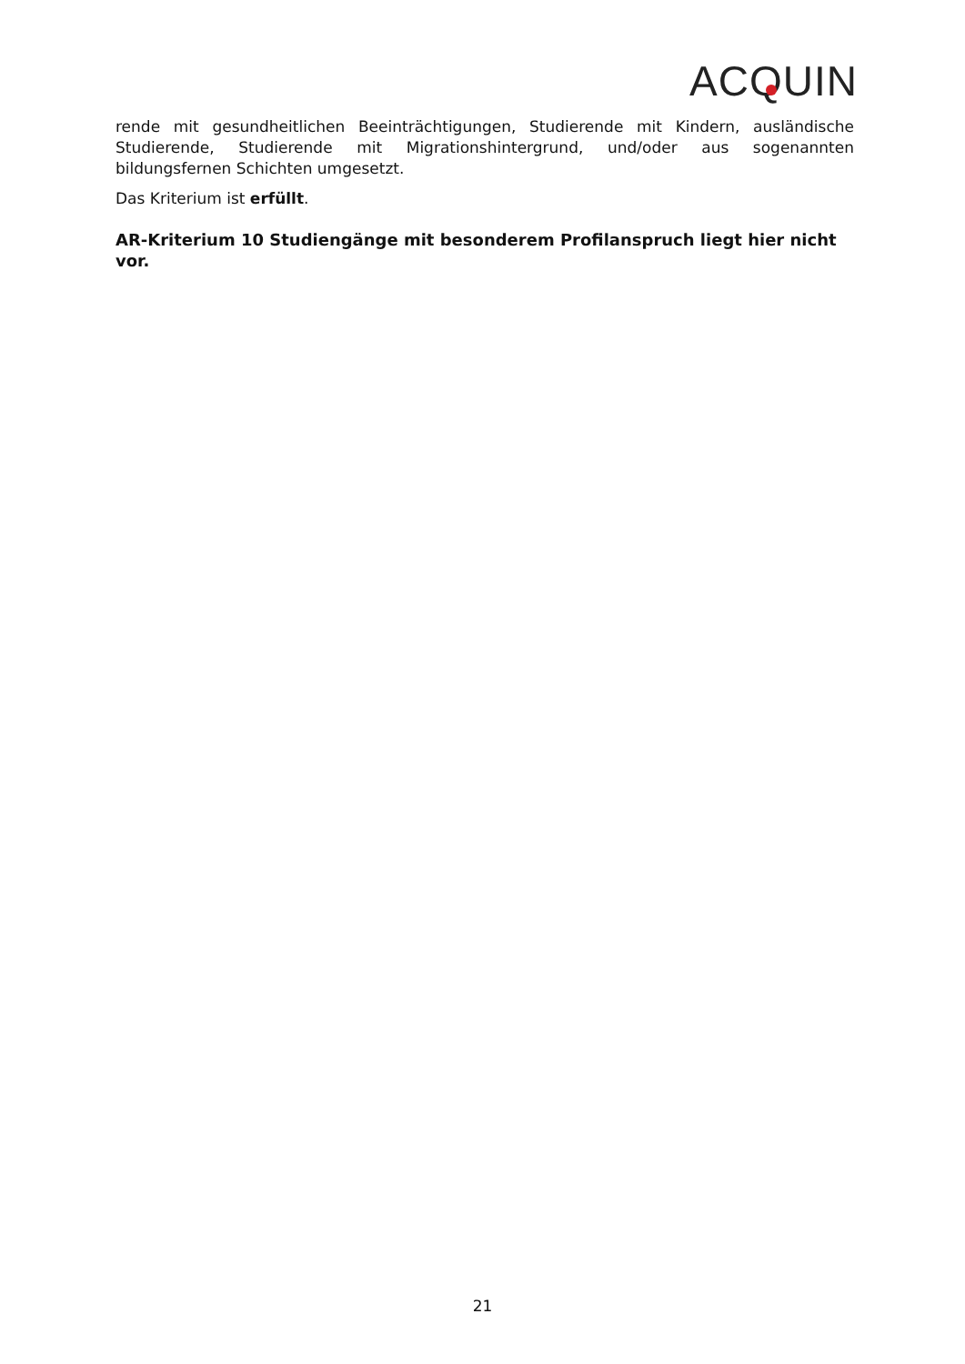ACQUIN
rende mit gesundheitlichen Beeinträchtigungen, Studierende mit Kindern, ausländische Studierende, Studierende mit Migrationshintergrund, und/oder aus sogenannten bildungsfernen Schichten umgesetzt.
Das Kriterium ist erfüllt.
AR-Kriterium 10 Studiengänge mit besonderem Profilanspruch liegt hier nicht vor.
21